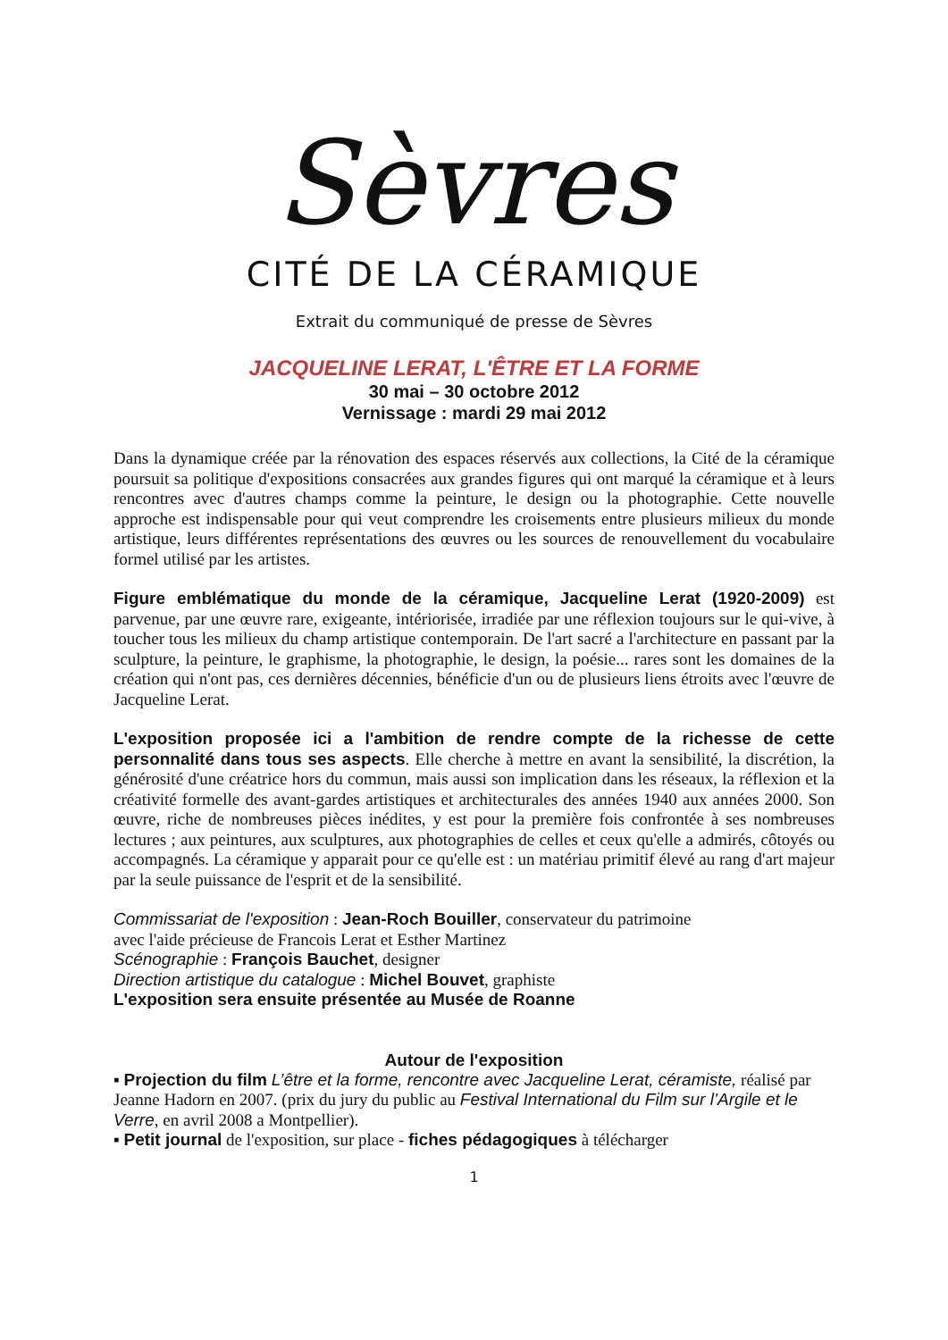Sèvres
CITÉ DE LA CÉRAMIQUE
Extrait du communiqué de presse de Sèvres
JACQUELINE LERAT, L'ÊTRE ET LA FORME
30 mai – 30 octobre 2012
Vernissage : mardi 29 mai 2012
Dans la dynamique créée par la rénovation des espaces réservés aux collections, la Cité de la céramique poursuit sa politique d'expositions consacrées aux grandes figures qui ont marqué la céramique et à leurs rencontres avec d'autres champs comme la peinture, le design ou la photographie. Cette nouvelle approche est indispensable pour qui veut comprendre les croisements entre plusieurs milieux du monde artistique, leurs différentes représentations des œuvres ou les sources de renouvellement du vocabulaire formel utilisé par les artistes.
Figure emblématique du monde de la céramique, Jacqueline Lerat (1920-2009) est parvenue, par une œuvre rare, exigeante, intériorisée, irradiée par une réflexion toujours sur le qui-vive, à toucher tous les milieux du champ artistique contemporain. De l'art sacré a l'architecture en passant par la sculpture, la peinture, le graphisme, la photographie, le design, la poésie... rares sont les domaines de la création qui n'ont pas, ces dernières décennies, bénéficie d'un ou de plusieurs liens étroits avec l'œuvre de Jacqueline Lerat.
L'exposition proposée ici a l'ambition de rendre compte de la richesse de cette personnalité dans tous ses aspects. Elle cherche à mettre en avant la sensibilité, la discrétion, la générosité d'une créatrice hors du commun, mais aussi son implication dans les réseaux, la réflexion et la créativité formelle des avant-gardes artistiques et architecturales des années 1940 aux années 2000. Son œuvre, riche de nombreuses pièces inédites, y est pour la première fois confrontée à ses nombreuses lectures ; aux peintures, aux sculptures, aux photographies de celles et ceux qu'elle a admirés, côtoyés ou accompagnés. La céramique y apparait pour ce qu'elle est : un matériau primitif élevé au rang d'art majeur par la seule puissance de l'esprit et de la sensibilité.
Commissariat de l'exposition : Jean-Roch Bouiller, conservateur du patrimoine
avec l'aide précieuse de Francois Lerat et Esther Martinez
Scénographie : François Bauchet, designer
Direction artistique du catalogue : Michel Bouvet, graphiste
L'exposition sera ensuite présentée au Musée de Roanne
Autour de l'exposition
▪ Projection du film L’être et la forme, rencontre avec Jacqueline Lerat, céramiste, réalisé par Jeanne Hadorn en 2007. (prix du jury du public au Festival International du Film sur l’Argile et le Verre, en avril 2008 a Montpellier).
▪ Petit journal de l'exposition, sur place - fiches pédagogiques à télécharger
1